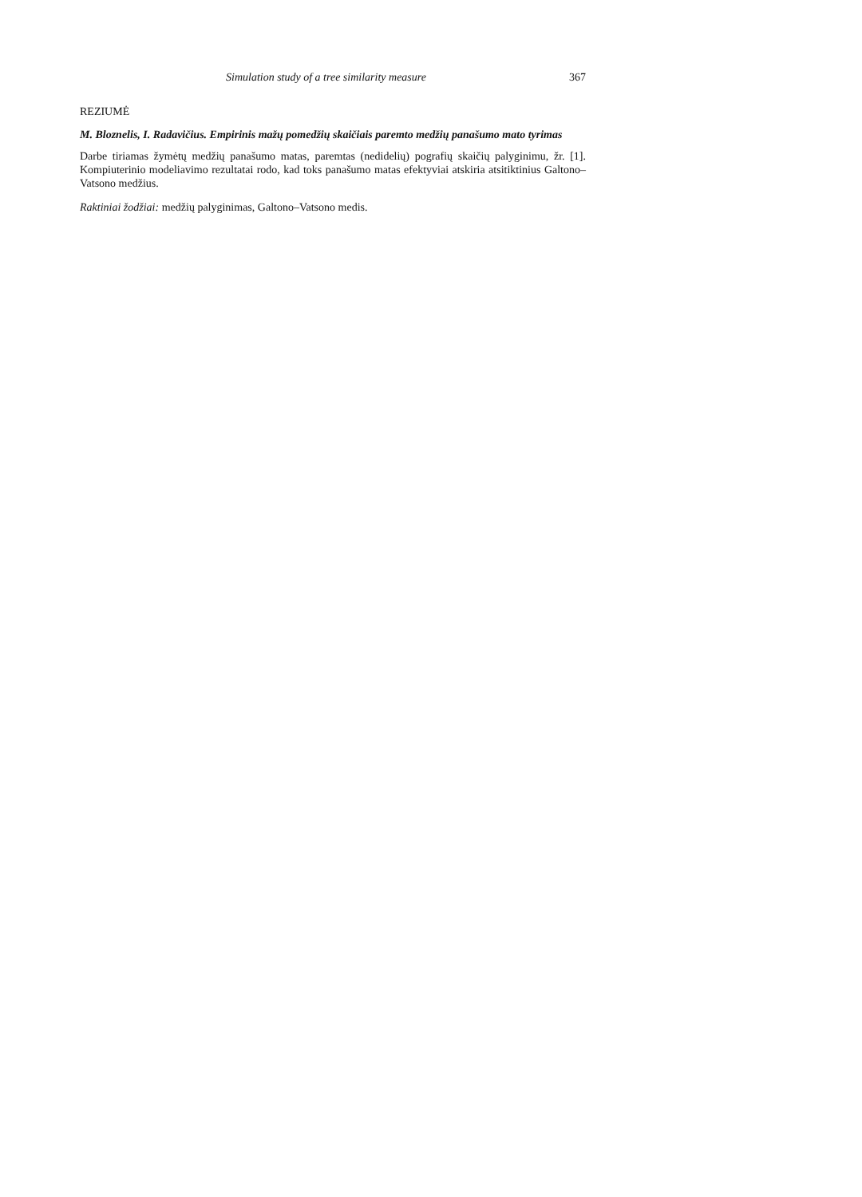Simulation study of a tree similarity measure 367
REZIUMĖ
M. Bloznelis, I. Radavičius. Empirinis mažų pomedžių skaičiais paremto medžių panašumo mato tyrimas
Darbe tiriamas žymėtų medžių panašumo matas, paremtas (nedidelių) pografių skaičių palyginimu, žr. [1]. Kompiuterinio modeliavimo rezultatai rodo, kad toks panašumo matas efektyviai atskiria atsitiktinius Galtono–Vatsono medžius.
Raktiniai žodžiai: medžių palyginimas, Galtono–Vatsono medis.